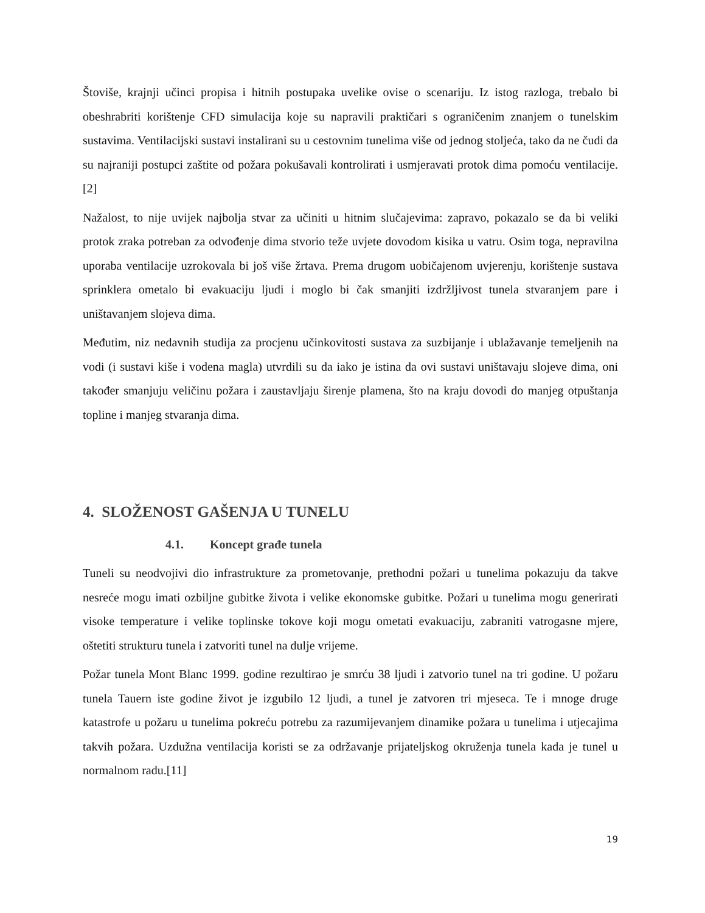Štoviše, krajnji učinci propisa i hitnih postupaka uvelike ovise o scenariju. Iz istog razloga, trebalo bi obeshrabriti korištenje CFD simulacija koje su napravili praktičari s ograničenim znanjem o tunelskim sustavima. Ventilacijski sustavi instalirani su u cestovnim tunelima više od jednog stoljeća, tako da ne čudi da su najraniji postupci zaštite od požara pokušavali kontrolirati i usmjeravati protok dima pomoću ventilacije. [2]
Nažalost, to nije uvijek najbolja stvar za učiniti u hitnim slučajevima: zapravo, pokazalo se da bi veliki protok zraka potreban za odvođenje dima stvorio teže uvjete dovodom kisika u vatru. Osim toga, nepravilna uporaba ventilacije uzrokovala bi još više žrtava. Prema drugom uobičajenom uvjerenju, korištenje sustava sprinklera ometalo bi evakuaciju ljudi i moglo bi čak smanjiti izdržljivost tunela stvaranjem pare i uništavanjem slojeva dima.
Međutim, niz nedavnih studija za procjenu učinkovitosti sustava za suzbijanje i ublažavanje temeljenih na vodi (i sustavi kiše i vodena magla) utvrdili su da iako je istina da ovi sustavi uništavaju slojeve dima, oni također smanjuju veličinu požara i zaustavljaju širenje plamena, što na kraju dovodi do manjeg otpuštanja topline i manjeg stvaranja dima.
4. SLOŽENOST GAŠENJA U TUNELU
4.1. Koncept građe tunela
Tuneli su neodvojivi dio infrastrukture za prometovanje, prethodni požari u tunelima pokazuju da takve nesreće mogu imati ozbiljne gubitke života i velike ekonomske gubitke. Požari u tunelima mogu generirati visoke temperature i velike toplinske tokove koji mogu ometati evakuaciju, zabraniti vatrogasne mjere, oštetiti strukturu tunela i zatvoriti tunel na dulje vrijeme.
Požar tunela Mont Blanc 1999. godine rezultirao je smrću 38 ljudi i zatvorio tunel na tri godine. U požaru tunela Tauern iste godine život je izgubilo 12 ljudi, a tunel je zatvoren tri mjeseca. Te i mnoge druge katastrofe u požaru u tunelima pokreću potrebu za razumijevanjem dinamike požara u tunelima i utjecajima takvih požara. Uzdužna ventilacija koristi se za održavanje prijateljskog okruženja tunela kada je tunel u normalnom radu.[11]
19